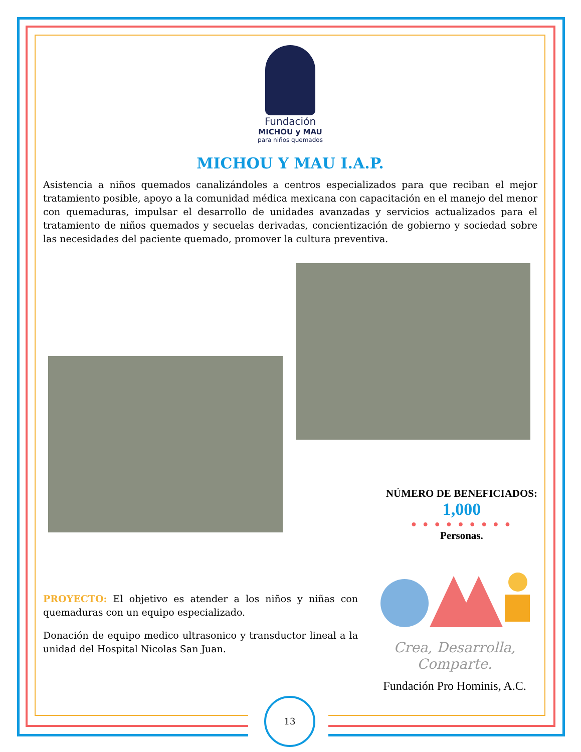Fundación
MICHOU y MAU
para niños quemados
MICHOU Y MAU I.A.P.
Asistencia a niños quemados canalizándoles a centros especializados para que reciban el mejor tratamiento posible, apoyo a la comunidad médica mexicana con capacitación en el manejo del menor con quemaduras, impulsar el desarrollo de unidades avanzadas y servicios actualizados para el tratamiento de niños quemados y secuelas derivadas, concientización de gobierno y sociedad sobre las necesidades del paciente quemado, promover la cultura preventiva.
NÚMERO DE BENEFICIADOS:
1,000
● ● ● ● ● ● ● ● ●
Personas.
PROYECTO: El objetivo es atender a los niños y niñas con quemaduras con un equipo especializado.
Donación de equipo medico ultrasonico y transductor lineal a la unidad del Hospital Nicolas San Juan.
Crea, Desarrolla,
Comparte.
Fundación Pro Hominis, A.C.
13